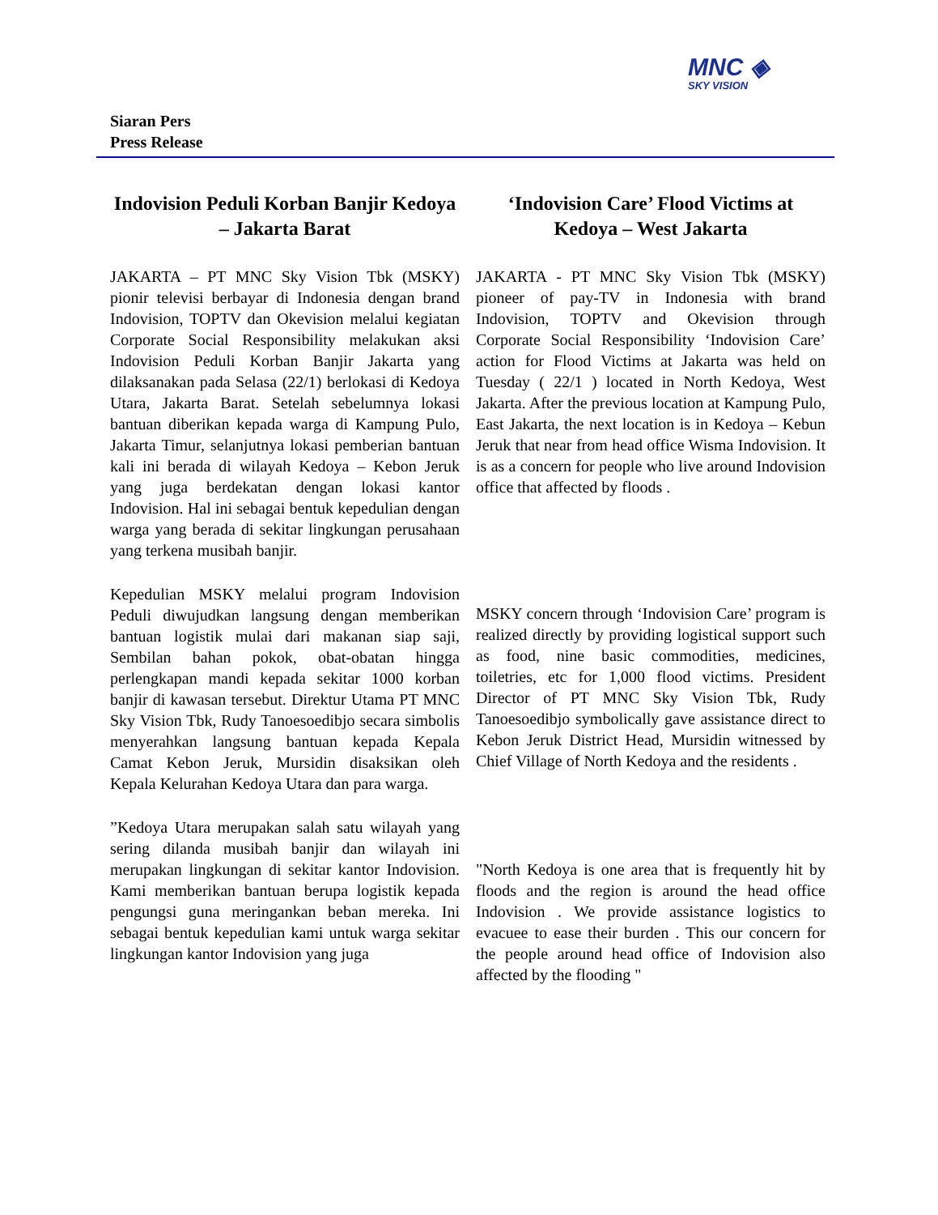MNC ◈
SKY VISION
Siaran Pers
Press Release
Indovision Peduli Korban Banjir Kedoya – Jakarta Barat
JAKARTA – PT MNC Sky Vision Tbk (MSKY) pionir televisi berbayar di Indonesia dengan brand Indovision, TOPTV dan Okevision melalui kegiatan Corporate Social Responsibility melakukan aksi Indovision Peduli Korban Banjir Jakarta yang dilaksanakan pada Selasa (22/1) berlokasi di Kedoya Utara, Jakarta Barat. Setelah sebelumnya lokasi bantuan diberikan kepada warga di Kampung Pulo, Jakarta Timur, selanjutnya lokasi pemberian bantuan kali ini berada di wilayah Kedoya – Kebon Jeruk yang juga berdekatan dengan lokasi kantor Indovision. Hal ini sebagai bentuk kepedulian dengan warga yang berada di sekitar lingkungan perusahaan yang terkena musibah banjir.
Kepedulian MSKY melalui program Indovision Peduli diwujudkan langsung dengan memberikan bantuan logistik mulai dari makanan siap saji, Sembilan bahan pokok, obat-obatan hingga perlengkapan mandi kepada sekitar 1000 korban banjir di kawasan tersebut. Direktur Utama PT MNC Sky Vision Tbk, Rudy Tanoesoedibjo secara simbolis menyerahkan langsung bantuan kepada Kepala Camat Kebon Jeruk, Mursidin disaksikan oleh Kepala Kelurahan Kedoya Utara dan para warga.
”Kedoya Utara merupakan salah satu wilayah yang sering dilanda musibah banjir dan wilayah ini merupakan lingkungan di sekitar kantor Indovision. Kami memberikan bantuan berupa logistik kepada pengungsi guna meringankan beban mereka. Ini sebagai bentuk kepedulian kami untuk warga sekitar lingkungan kantor Indovision yang juga
‘Indovision Care’ Flood Victims at Kedoya – West Jakarta
JAKARTA - PT MNC Sky Vision Tbk (MSKY) pioneer of pay-TV in Indonesia with brand Indovision, TOPTV and Okevision through Corporate Social Responsibility ‘Indovision Care’ action for Flood Victims at Jakarta was held on Tuesday ( 22/1 ) located in North Kedoya, West Jakarta. After the previous location at Kampung Pulo, East Jakarta, the next location is in Kedoya – Kebun Jeruk that near from head office Wisma Indovision. It is as a concern for people who live around Indovision office that affected by floods .
MSKY concern through ‘Indovision Care’ program is realized directly by providing logistical support such as food, nine basic commodities, medicines, toiletries, etc for 1,000 flood victims. President Director of PT MNC Sky Vision Tbk, Rudy Tanoesoedibjo symbolically gave assistance direct to Kebon Jeruk District Head, Mursidin witnessed by Chief Village of North Kedoya and the residents .
"North Kedoya is one area that is frequently hit by floods and the region is around the head office Indovision . We provide assistance logistics to evacuee to ease their burden . This our concern for the people around head office of Indovision also affected by the flooding "